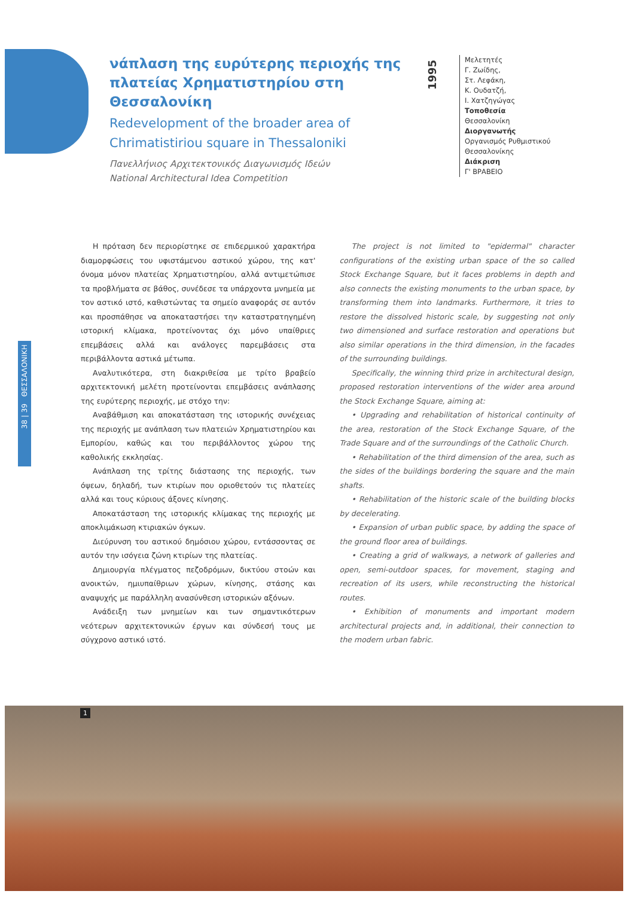νάπλαση της ευρύτερης περιοχής της πλατείας Χρηματιστηρίου στη Θεσσαλονίκη
Redevelopment of the broader area of Chrimatistiriou square in Thessaloniki
Πανελλήνιος Αρχιτεκτονικός Διαγωνισμός Ιδεών
National Architectural Idea Competition
1995
Μελετητές
Γ. Ζωίδης,
Στ. Λεφάκη,
Κ. Ουδατζή,
Ι. Χατζηγώγας
Τοποθεσία
Θεσσαλονίκη
Διοργανωτής
Οργανισμός Ρυθμιστικού
Θεσσαλονίκης
Διάκριση
Γ' ΒΡΑΒΕΙΟ
38 | 39 ΘΕΣΣΑΛΟΝΙΚΗ
Η πρόταση δεν περιορίστηκε σε επιδερμικού χαρακτήρα διαμορφώσεις του υφιστάμενου αστικού χώρου, της κατ' όνομα μόνον πλατείας Χρηματιστηρίου, αλλά αντιμετώπισε τα προβλήματα σε βάθος, συνέδεσε τα υπάρχοντα μνημεία με τον αστικό ιστό, καθιστώντας τα σημείο αναφοράς σε αυτόν και προσπάθησε να αποκαταστήσει την καταστρατηγημένη ιστορική κλίμακα, προτείνοντας όχι μόνο υπαίθριες επεμβάσεις αλλά και ανάλογες παρεμβάσεις στα περιβάλλοντα αστικά μέτωπα.
Αναλυτικότερα, στη διακριθείσα με τρίτο βραβείο αρχιτεκτονική μελέτη προτείνονται επεμβάσεις ανάπλασης της ευρύτερης περιοχής, με στόχο την:
Αναβάθμιση και αποκατάσταση της ιστορικής συνέχειας της περιοχής με ανάπλαση των πλατειών Χρηματιστηρίου και Εμπορίου, καθώς και του περιβάλλοντος χώρου της καθολικής εκκλησίας.
Ανάπλαση της τρίτης διάστασης της περιοχής, των όψεων, δηλαδή, των κτιρίων που οριοθετούν τις πλατείες αλλά και τους κύριους άξονες κίνησης.
Αποκατάσταση της ιστορικής κλίμακας της περιοχής με αποκλιμάκωση κτιριακών όγκων.
Διεύρυνση του αστικού δημόσιου χώρου, εντάσσοντας σε αυτόν την ισόγεια ζώνη κτιρίων της πλατείας.
Δημιουργία πλέγματος πεζοδρόμων, δικτύου στοών και ανοικτών, ημιυπαίθριων χώρων, κίνησης, στάσης και αναψυχής με παράλληλη ανασύνθεση ιστορικών αξόνων.
Ανάδειξη των μνημείων και των σημαντικότερων νεότερων αρχιτεκτονικών έργων και σύνδεσή τους με σύγχρονο αστικό ιστό.
The project is not limited to "epidermal" character configurations of the existing urban space of the so called Stock Exchange Square, but it faces problems in depth and also connects the existing monuments to the urban space, by transforming them into landmarks. Furthermore, it tries to restore the dissolved historic scale, by suggesting not only two dimensioned and surface restoration and operations but also similar operations in the third dimension, in the facades of the surrounding buildings.
Specifically, the winning third prize in architectural design, proposed restoration interventions of the wider area around the Stock Exchange Square, aiming at:
• Upgrading and rehabilitation of historical continuity of the area, restoration of the Stock Exchange Square, of the Trade Square and of the surroundings of the Catholic Church.
• Rehabilitation of the third dimension of the area, such as the sides of the buildings bordering the square and the main shafts.
• Rehabilitation of the historic scale of the building blocks by decelerating.
• Expansion of urban public space, by adding the space of the ground floor area of buildings.
• Creating a grid of walkways, a network of galleries and open, semi-outdoor spaces, for movement, staging and recreation of its users, while reconstructing the historical routes.
• Exhibition of monuments and important modern architectural projects and, in additional, their connection to the modern urban fabric.
1